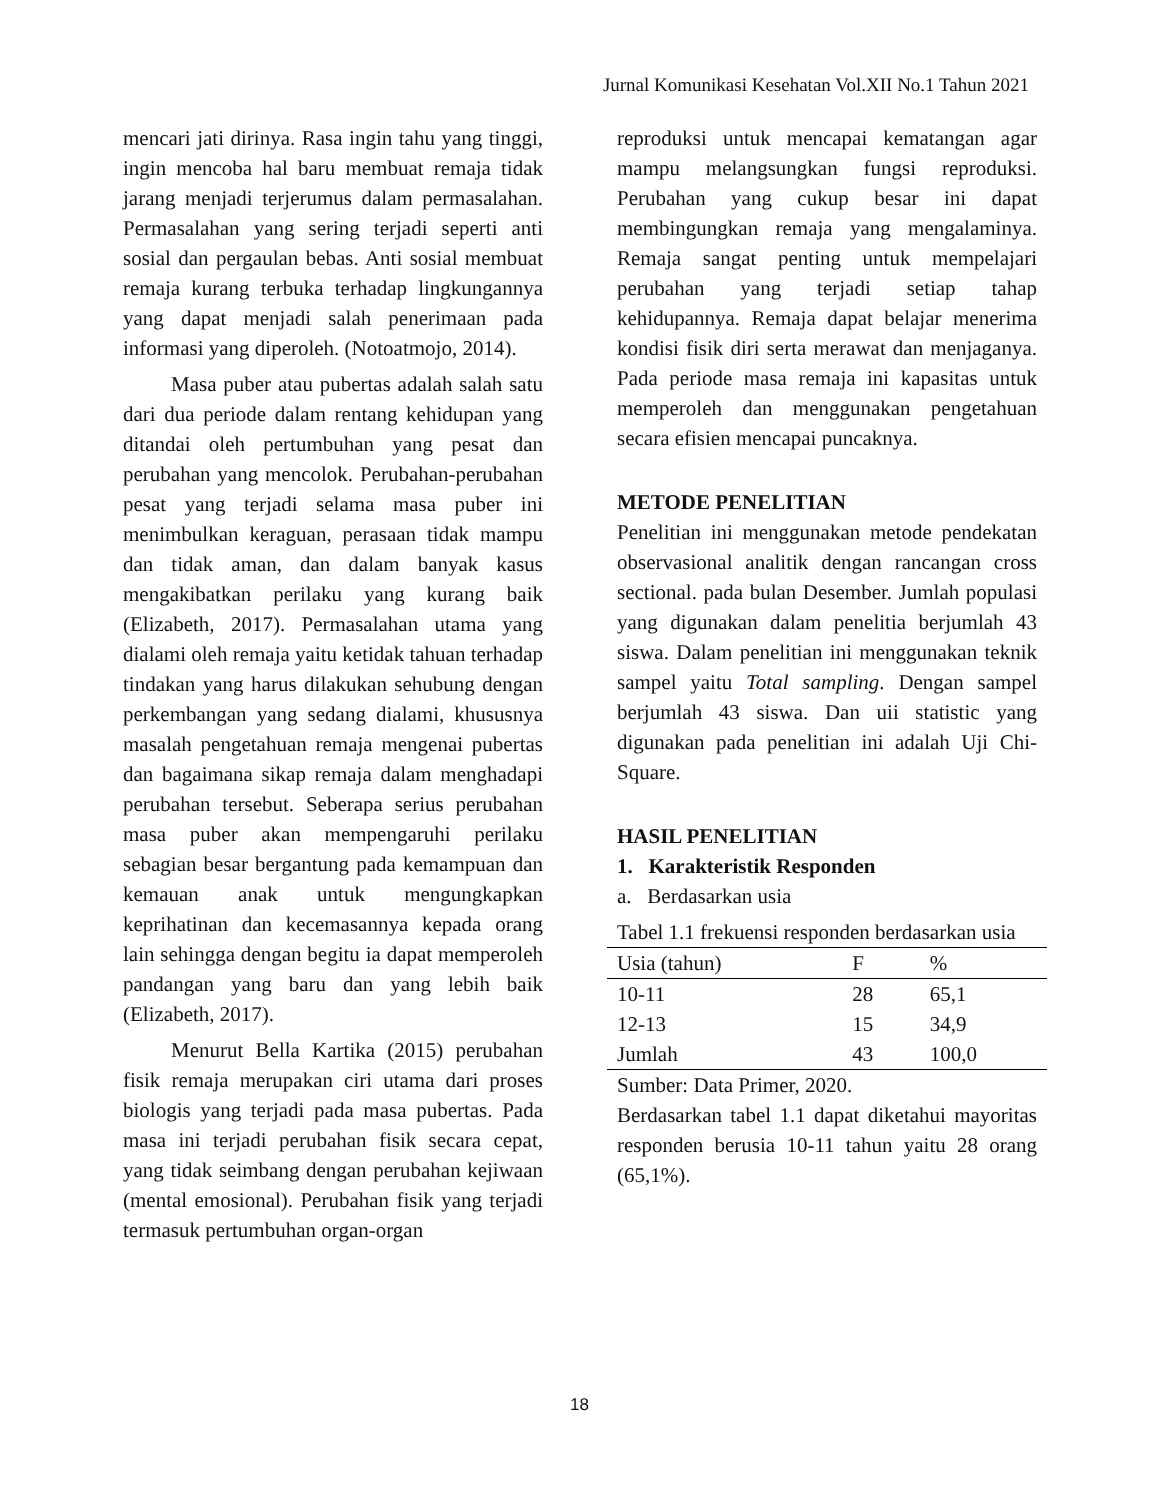Jurnal Komunikasi Kesehatan Vol.XII No.1 Tahun 2021
mencari jati dirinya. Rasa ingin tahu yang tinggi, ingin mencoba hal baru membuat remaja tidak jarang menjadi terjerumus dalam permasalahan. Permasalahan yang sering terjadi seperti anti sosial dan pergaulan bebas. Anti sosial membuat remaja kurang terbuka terhadap lingkungannya yang dapat menjadi salah penerimaan pada informasi yang diperoleh. (Notoatmojo, 2014).
Masa puber atau pubertas adalah salah satu dari dua periode dalam rentang kehidupan yang ditandai oleh pertumbuhan yang pesat dan perubahan yang mencolok. Perubahan-perubahan pesat yang terjadi selama masa puber ini menimbulkan keraguan, perasaan tidak mampu dan tidak aman, dan dalam banyak kasus mengakibatkan perilaku yang kurang baik (Elizabeth, 2017). Permasalahan utama yang dialami oleh remaja yaitu ketidak tahuan terhadap tindakan yang harus dilakukan sehubung dengan perkembangan yang sedang dialami, khususnya masalah pengetahuan remaja mengenai pubertas dan bagaimana sikap remaja dalam menghadapi perubahan tersebut. Seberapa serius perubahan masa puber akan mempengaruhi perilaku sebagian besar bergantung pada kemampuan dan kemauan anak untuk mengungkapkan keprihatinan dan kecemasannya kepada orang lain sehingga dengan begitu ia dapat memperoleh pandangan yang baru dan yang lebih baik (Elizabeth, 2017).
Menurut Bella Kartika (2015) perubahan fisik remaja merupakan ciri utama dari proses biologis yang terjadi pada masa pubertas. Pada masa ini terjadi perubahan fisik secara cepat, yang tidak seimbang dengan perubahan kejiwaan (mental emosional). Perubahan fisik yang terjadi termasuk pertumbuhan organ-organ
reproduksi untuk mencapai kematangan agar mampu melangsungkan fungsi reproduksi. Perubahan yang cukup besar ini dapat membingungkan remaja yang mengalaminya. Remaja sangat penting untuk mempelajari perubahan yang terjadi setiap tahap kehidupannya. Remaja dapat belajar menerima kondisi fisik diri serta merawat dan menjaganya. Pada periode masa remaja ini kapasitas untuk memperoleh dan menggunakan pengetahuan secara efisien mencapai puncaknya.
METODE PENELITIAN
Penelitian ini menggunakan metode pendekatan observasional analitik dengan rancangan cross sectional. pada bulan Desember. Jumlah populasi yang digunakan dalam penelitia berjumlah 43 siswa. Dalam penelitian ini menggunakan teknik sampel yaitu Total sampling. Dengan sampel berjumlah 43 siswa. Dan uii statistic yang digunakan pada penelitian ini adalah Uji Chi-Square.
HASIL PENELITIAN
1. Karakteristik Responden
a. Berdasarkan usia
Tabel 1.1 frekuensi responden berdasarkan usia
| Usia (tahun) | F | % |
| --- | --- | --- |
| 10-11 | 28 | 65,1 |
| 12-13 | 15 | 34,9 |
| Jumlah | 43 | 100,0 |
Sumber: Data Primer, 2020.
Berdasarkan tabel 1.1 dapat diketahui mayoritas responden berusia 10-11 tahun yaitu 28 orang (65,1%).
18